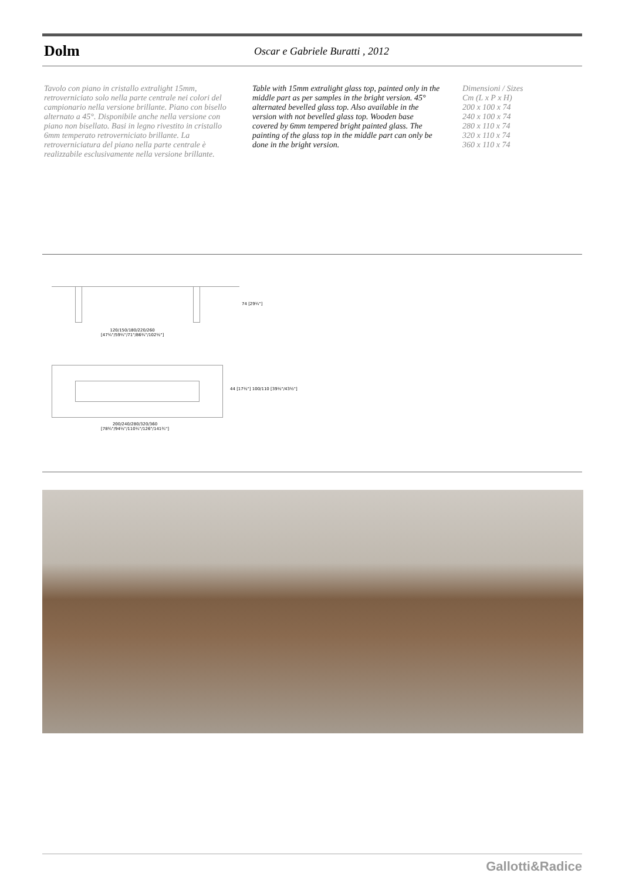Dolm
Oscar e Gabriele Buratti , 2012
Tavolo con piano in cristallo extralight 15mm, retroverniciato solo nella parte centrale nei colori del campionario nella versione brillante. Piano con bisello alternato a 45°. Disponibile anche nella versione con piano non bisellato. Basi in legno rivestito in cristallo 6mm temperato retroverniciato brillante. La retroverniciatura del piano nella parte centrale è realizzabile esclusivamente nella versione brillante.
Table with 15mm extralight glass top, painted only in the middle part as per samples in the bright version. 45° alternated bevelled glass top. Also available in the version with not bevelled glass top. Wooden base covered by 6mm tempered bright painted glass. The painting of the glass top in the middle part can only be done in the bright version.
Dimensioni / Sizes
Cm (L x P x H)
200 x 100 x 74
240 x 100 x 74
280 x 110 x 74
320 x 110 x 74
360 x 110 x 74
74 [29¼"]
120/150/180/220/260
[47¼"/59¼"/71"/86¾"/102½"]
44 [17½"] 100/110 [39½"/43½"]
200/240/280/320/360
[78¾"/94½"/110¼"/126"/141¾"]
Gallotti&Radice